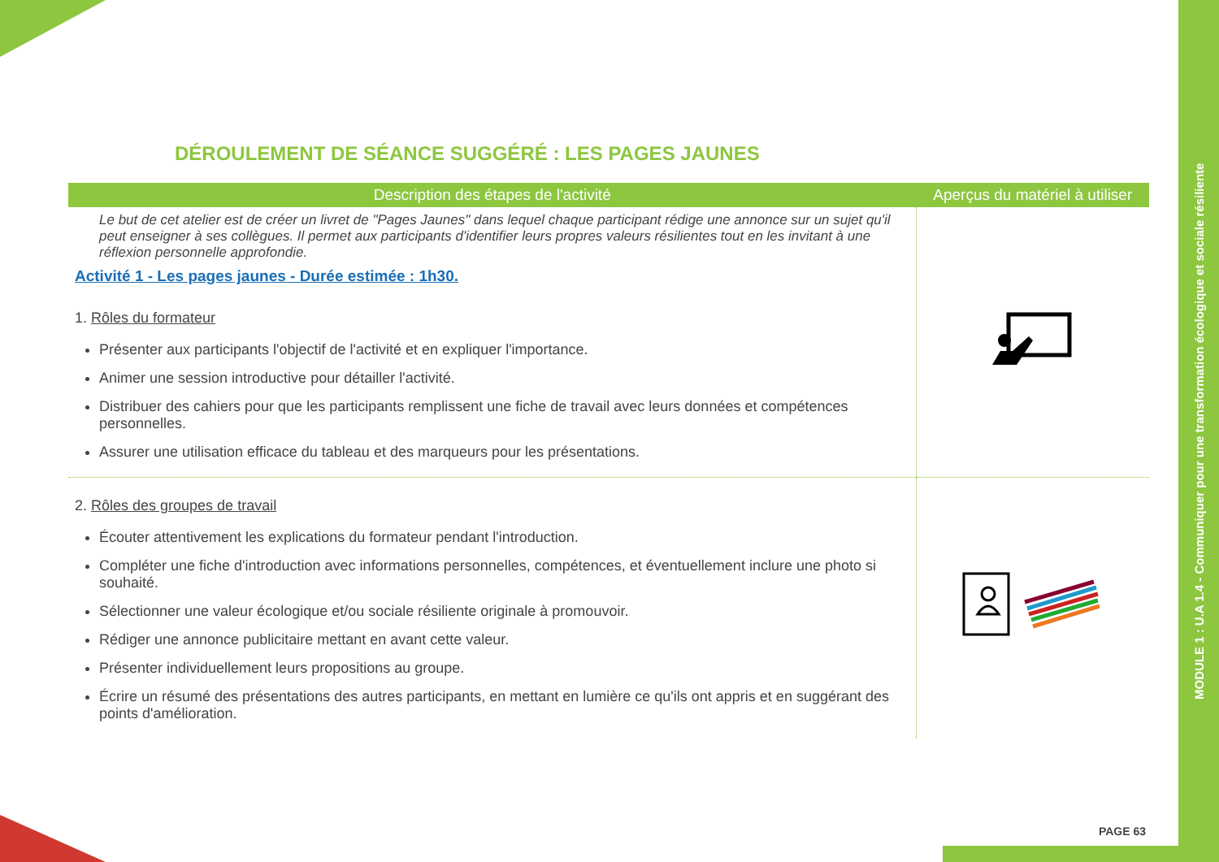MODULE 1 : U.A 1.4 - Communiquer pour une transformation écologique et sociale résiliente
DÉROULEMENT DE SÉANCE SUGGÉRÉ : LES PAGES JAUNES
| Description des étapes de l'activité | Aperçus du matériel à utiliser |
| --- | --- |
| Le but de cet atelier est de créer un livret de "Pages Jaunes" dans lequel chaque participant rédige une annonce sur un sujet qu'il peut enseigner à ses collègues. Il permet aux participants d'identifier leurs propres valeurs résilientes tout en les invitant à une réflexion personnelle approfondie. Activité 1 - Les pages jaunes - Durée estimée : 1h30. 1. Rôles du formateur Présenter aux participants l'objectif de l'activité et en expliquer l'importance. Animer une session introductive pour détailler l'activité. Distribuer des cahiers pour que les participants remplissent une fiche de travail avec leurs données et compétences personnelles. Assurer une utilisation efficace du tableau et des marqueurs pour les présentations. | |
| 2. Rôles des groupes de travail Écouter attentivement les explications du formateur pendant l'introduction. Compléter une fiche d'introduction avec informations personnelles, compétences, et éventuellement inclure une photo si souhaité. Sélectionner une valeur écologique et/ou sociale résiliente originale à promouvoir. Rédiger une annonce publicitaire mettant en avant cette valeur. Présenter individuellement leurs propositions au groupe. Écrire un résumé des présentations des autres participants, en mettant en lumière ce qu'ils ont appris et en suggérant des points d'amélioration. | |
PAGE 63